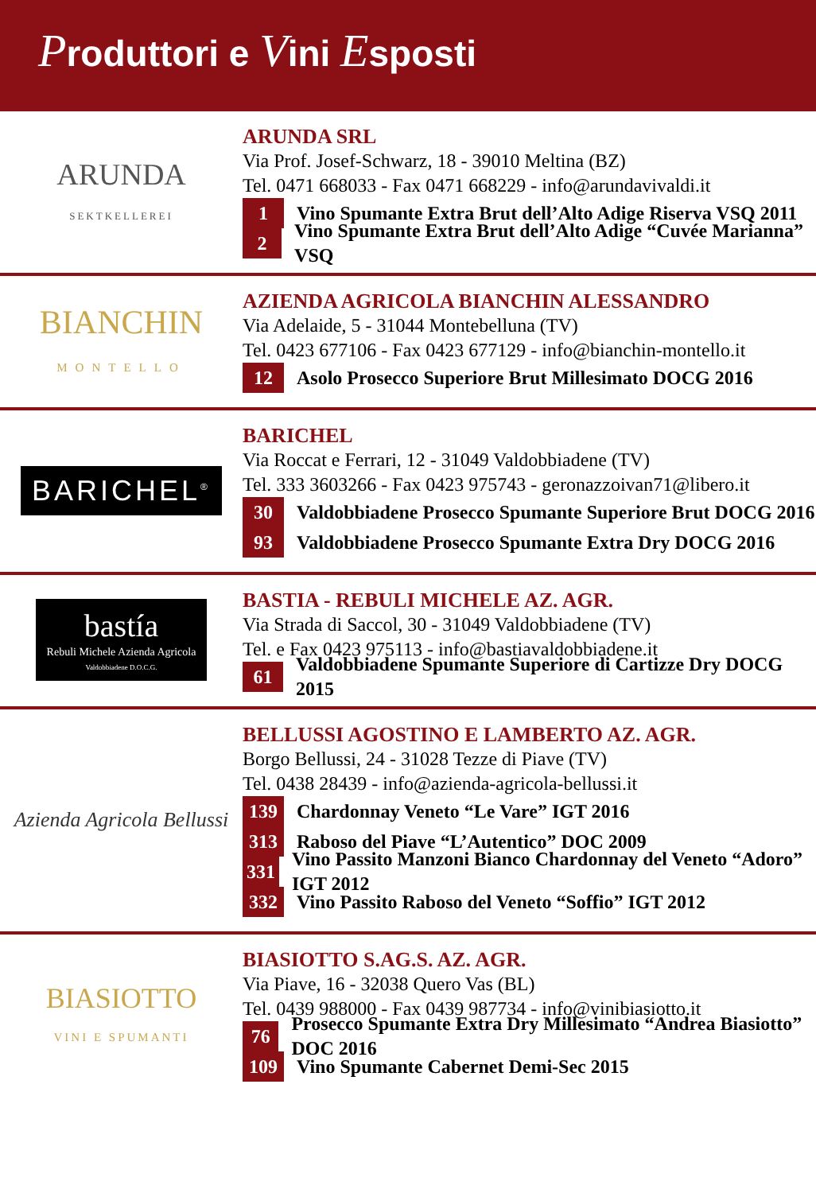Produttori e Vini Esposti
ARUNDA
SEKTKELLEREI
ARUNDA SRL
Via Prof. Josef-Schwarz, 18 - 39010 Meltina (BZ)
Tel. 0471 668033 - Fax 0471 668229 - info@arundavivaldi.it
1 Vino Spumante Extra Brut dell’Alto Adige Riserva VSQ 2011
2 Vino Spumante Extra Brut dell’Alto Adige “Cuvée Marianna” VSQ
BIANCHIN
MONTELLO
AZIENDA AGRICOLA BIANCHIN ALESSANDRO
Via Adelaide, 5 - 31044 Montebelluna (TV)
Tel. 0423 677106 - Fax 0423 677129 - info@bianchin-montello.it
12 Asolo Prosecco Superiore Brut Millesimato DOCG 2016
BARICHEL<sup>®</sup>
BARICHEL
Via Roccat e Ferrari, 12 - 31049 Valdobbiadene (TV)
Tel. 333 3603266 - Fax 0423 975743 - geronazzoivan71@libero.it
30 Valdobbiadene Prosecco Spumante Superiore Brut DOCG 2016
93 Valdobbiadene Prosecco Spumante Extra Dry DOCG 2016
bastía
Rebuli Michele Azienda Agricola
Valdobbiadene D.O.C.G.
BASTIA - REBULI MICHELE AZ. AGR.
Via Strada di Saccol, 30 - 31049 Valdobbiadene (TV)
Tel. e Fax 0423 975113 - info@bastiavaldobbiadene.it
61 Valdobbiadene Spumante Superiore di Cartizze Dry DOCG 2015
Azienda Agricola Bellussi
BELLUSSI AGOSTINO E LAMBERTO AZ. AGR.
Borgo Bellussi, 24 - 31028 Tezze di Piave (TV)
Tel. 0438 28439 - info@azienda-agricola-bellussi.it
139 Chardonnay Veneto “Le Vare” IGT 2016
313 Raboso del Piave “L’Autentico” DOC 2009
331 Vino Passito Manzoni Bianco Chardonnay del Veneto “Adoro” IGT 2012
332 Vino Passito Raboso del Veneto “Soffio” IGT 2012
BIASIOTTO
VINI E SPUMANTI
BIASIOTTO S.AG.S. AZ. AGR.
Via Piave, 16 - 32038 Quero Vas (BL)
Tel. 0439 988000 - Fax 0439 987734 - info@vinibiasiotto.it
76 Prosecco Spumante Extra Dry Millesimato “Andrea Biasiotto” DOC 2016
109 Vino Spumante Cabernet Demi-Sec 2015